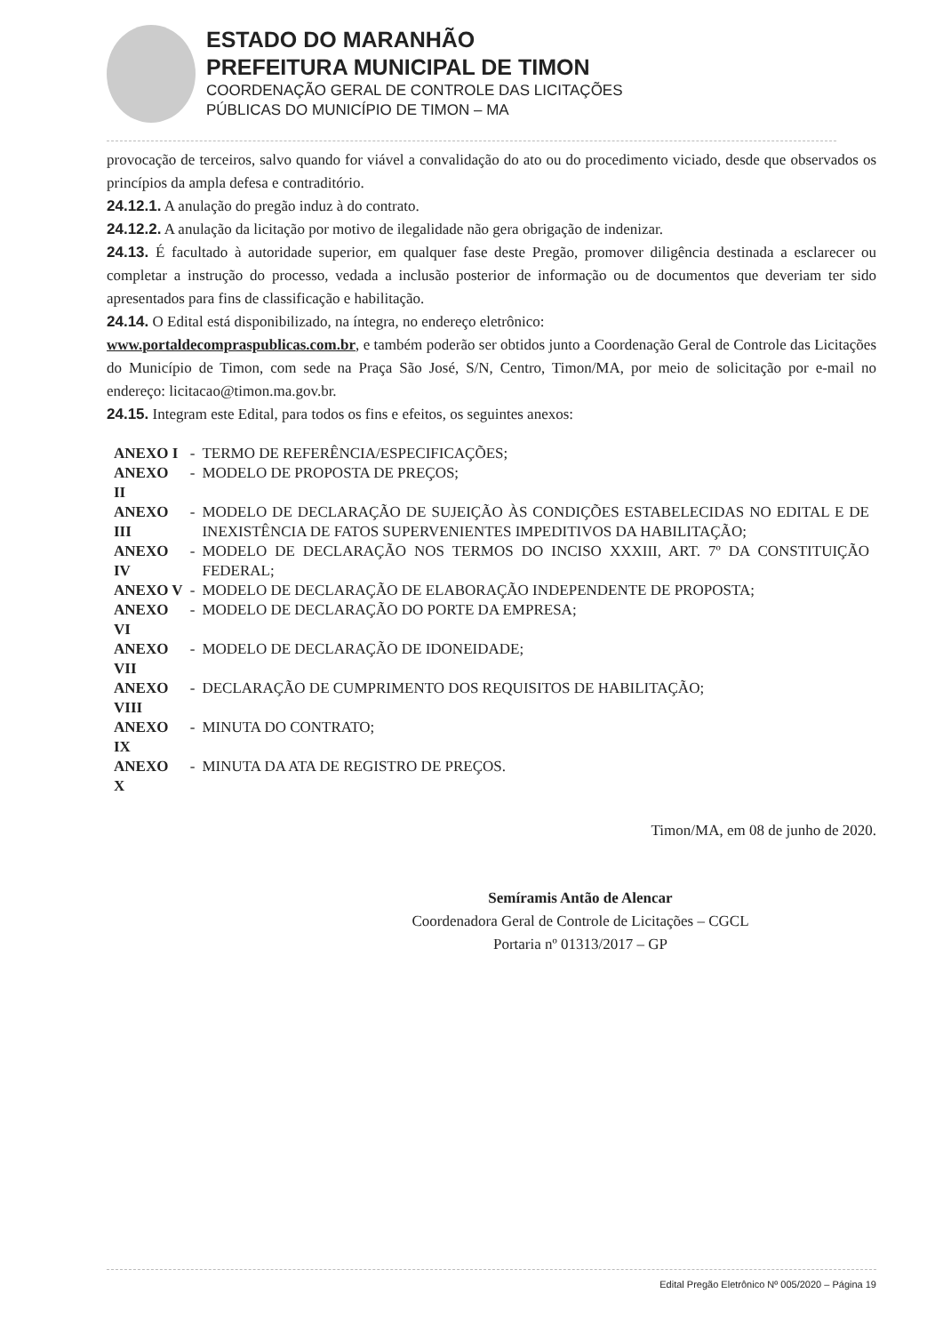ESTADO DO MARANHÃO
PREFEITURA MUNICIPAL DE TIMON
COORDENAÇÃO GERAL DE CONTROLE DAS LICITAÇÕES
PÚBLICAS DO MUNICÍPIO DE TIMON – MA
provocação de terceiros, salvo quando for viável a convalidação do ato ou do procedimento viciado, desde que observados os princípios da ampla defesa e contraditório.
24.12.1. A anulação do pregão induz à do contrato.
24.12.2. A anulação da licitação por motivo de ilegalidade não gera obrigação de indenizar.
24.13. É facultado à autoridade superior, em qualquer fase deste Pregão, promover diligência destinada a esclarecer ou completar a instrução do processo, vedada a inclusão posterior de informação ou de documentos que deveriam ter sido apresentados para fins de classificação e habilitação.
24.14. O Edital está disponibilizado, na íntegra, no endereço eletrônico:
www.portaldecompraspublicas.com.br, e também poderão ser obtidos junto a Coordenação Geral de Controle das Licitações do Município de Timon, com sede na Praça São José, S/N, Centro, Timon/MA, por meio de solicitação por e-mail no endereço: licitacao@timon.ma.gov.br.
24.15. Integram este Edital, para todos os fins e efeitos, os seguintes anexos:
| ANEXO I | - | TERMO DE REFERÊNCIA/ESPECIFICAÇÕES; |
| ANEXO II | - | MODELO DE PROPOSTA DE PREÇOS; |
| ANEXO III | - | MODELO DE DECLARAÇÃO DE SUJEIÇÃO ÀS CONDIÇÕES ESTABELECIDAS NO EDITAL E DE INEXISTÊNCIA DE FATOS SUPERVENIENTES IMPEDITIVOS DA HABILITAÇÃO; |
| ANEXO IV | - | MODELO DE DECLARAÇÃO NOS TERMOS DO INCISO XXXIII, ART. 7º DA CONSTITUIÇÃO FEDERAL; |
| ANEXO V | - | MODELO DE DECLARAÇÃO DE ELABORAÇÃO INDEPENDENTE DE PROPOSTA; |
| ANEXO VI | - | MODELO DE DECLARAÇÃO DO PORTE DA EMPRESA; |
| ANEXO VII | - | MODELO DE DECLARAÇÃO DE IDONEIDADE; |
| ANEXO VIII | - | DECLARAÇÃO DE CUMPRIMENTO DOS REQUISITOS DE HABILITAÇÃO; |
| ANEXO IX | - | MINUTA DO CONTRATO; |
| ANEXO X | - | MINUTA DA ATA DE REGISTRO DE PREÇOS. |
Timon/MA, em 08 de junho de 2020.
Semíramis Antão de Alencar
Coordenadora Geral de Controle de Licitações – CGCL
Portaria nº 01313/2017 – GP
Edital Pregão Eletrônico Nº 005/2020 – Página 19